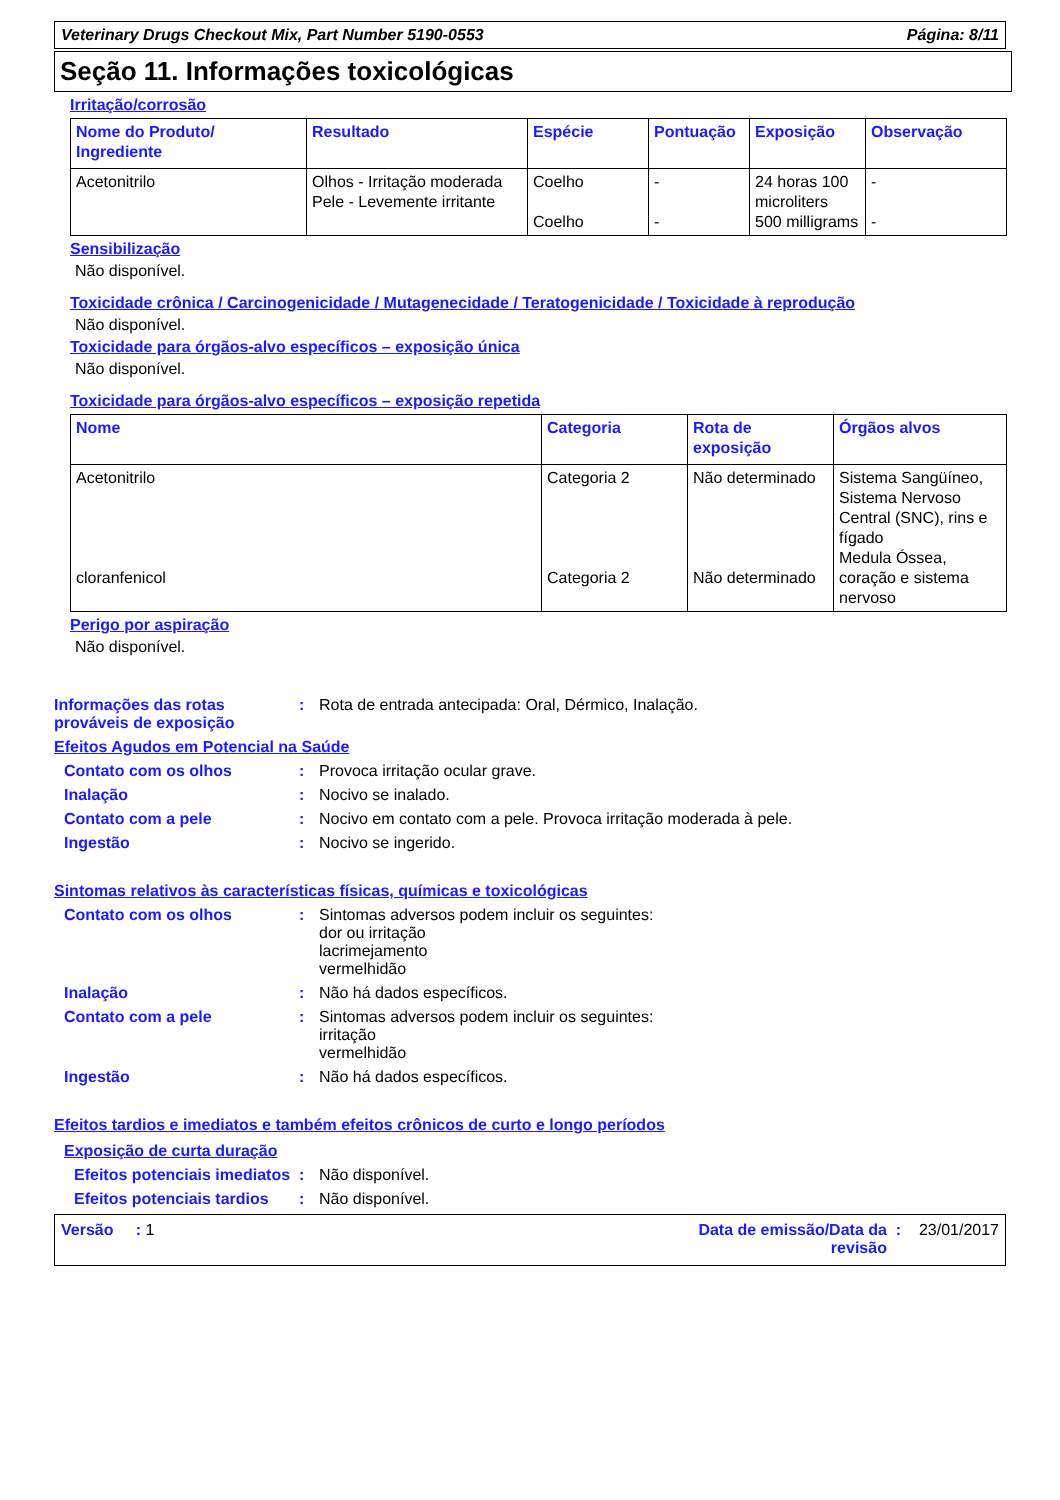Veterinary Drugs Checkout Mix, Part Number 5190-0553 Página: 8/11
Seção 11. Informações toxicológicas
Irritação/corrosão
| Nome do Produto/ Ingrediente | Resultado | Espécie | Pontuação | Exposição | Observação |
| --- | --- | --- | --- | --- | --- |
| Acetonitrilo | Olhos - Irritação moderada Pele - Levemente irritante | Coelho Coelho | - - | 24 horas 100 microliters 500 milligrams | - - |
Sensibilização
Não disponível.
Toxicidade crônica / Carcinogenicidade / Mutagenecidade / Teratogenicidade / Toxicidade à reprodução
Não disponível.
Toxicidade para órgãos-alvo específicos – exposição única
Não disponível.
Toxicidade para órgãos-alvo específicos – exposição repetida
| Nome | Categoria | Rota de exposição | Órgãos alvos |
| --- | --- | --- | --- |
| Acetonitrilo cloranfenicol | Categoria 2 Categoria 2 | Não determinado Não determinado | Sistema Sangüíneo, Sistema Nervoso Central (SNC), rins e fígado Medula Óssea, coração e sistema nervoso |
Perigo por aspiração
Não disponível.
Informações das rotas prováveis de exposição: Rota de entrada antecipada: Oral, Dérmico, Inalação.
Efeitos Agudos em Potencial na Saúde
Contato com os olhos: Provoca irritação ocular grave.
Inalação: Nocivo se inalado.
Contato com a pele: Nocivo em contato com a pele. Provoca irritação moderada à pele.
Ingestão: Nocivo se ingerido.
Sintomas relativos às características físicas, químicas e toxicológicas
Contato com os olhos: Sintomas adversos podem incluir os seguintes:
dor ou irritação
lacrimejamento
vermelhidão
Inalação: Não há dados específicos.
Contato com a pele: Sintomas adversos podem incluir os seguintes:
irritação
vermelhidão
Ingestão: Não há dados específicos.
Efeitos tardios e imediatos e também efeitos crônicos de curto e longo períodos
Exposição de curta duração
Efeitos potenciais imediatos: Não disponível.
Efeitos potenciais tardios: Não disponível.
Versão : 1 Data de emissão/Data da revisão : 23/01/2017